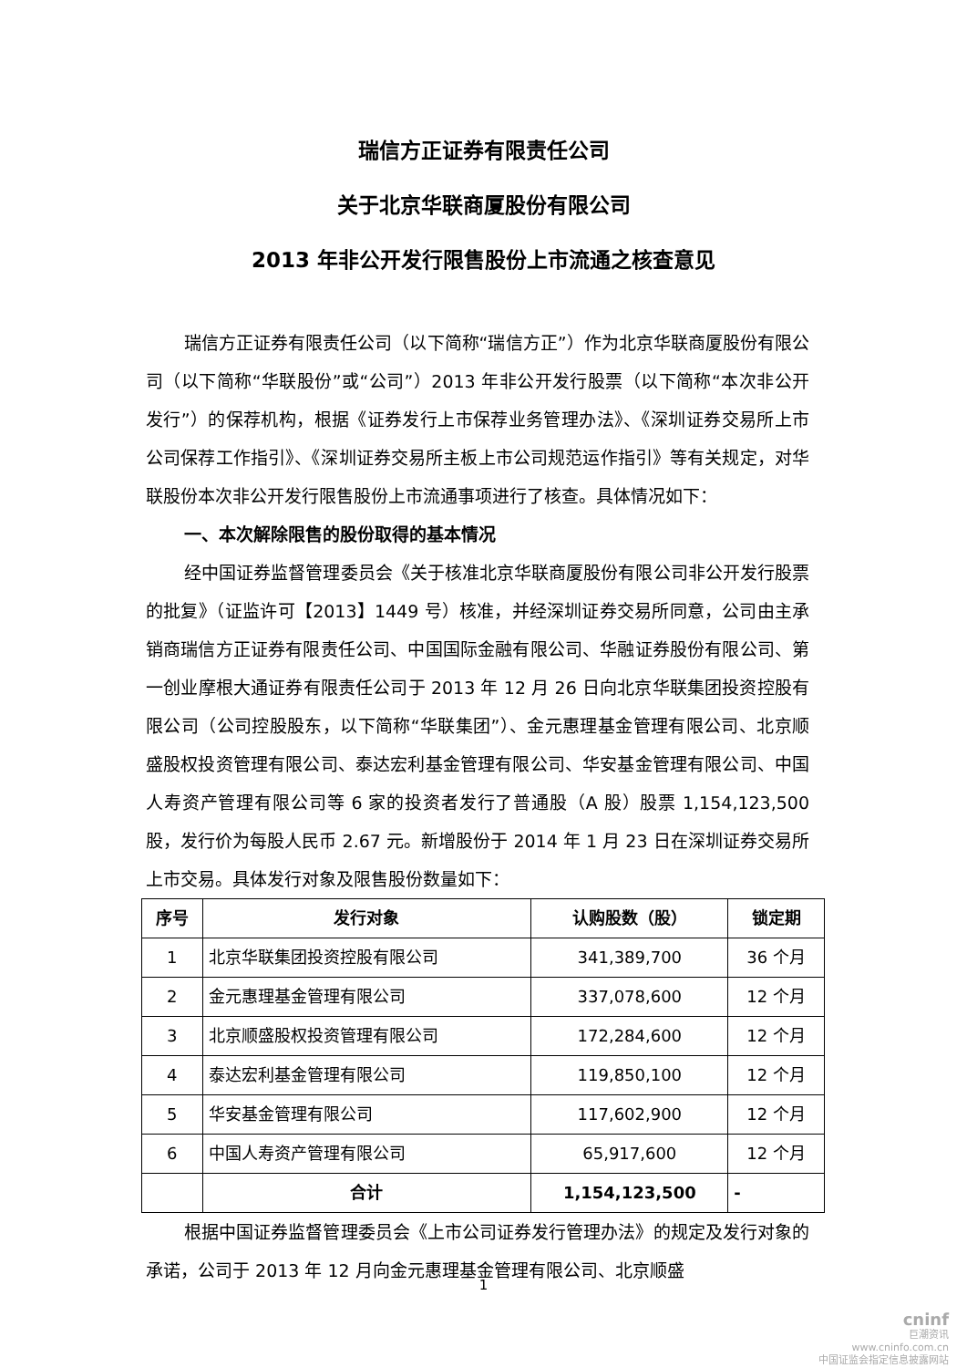瑞信方正证券有限责任公司
关于北京华联商厦股份有限公司
2013 年非公开发行限售股份上市流通之核查意见
瑞信方正证券有限责任公司（以下简称“瑞信方正”）作为北京华联商厦股份有限公司（以下简称“华联股份”或“公司”）2013 年非公开发行股票（以下简称“本次非公开发行”）的保荐机构，根据《证券发行上市保荐业务管理办法》、《深圳证券交易所上市公司保荐工作指引》、《深圳证券交易所主板上市公司规范运作指引》等有关规定，对华联股份本次非公开发行限售股份上市流通事项进行了核查。具体情况如下：
一、本次解除限售的股份取得的基本情况
经中国证券监督管理委员会《关于核准北京华联商厦股份有限公司非公开发行股票的批复》（证监许可【2013】1449 号）核准，并经深圳证券交易所同意，公司由主承销商瑞信方正证券有限责任公司、中国国际金融有限公司、华融证券股份有限公司、第一创业摩根大通证券有限责任公司于 2013 年 12 月 26 日向北京华联集团投资控股有限公司（公司控股股东，以下简称“华联集团”）、金元惠理基金管理有限公司、北京顺盛股权投资管理有限公司、泰达宏利基金管理有限公司、华安基金管理有限公司、中国人寿资产管理有限公司等 6 家的投资者发行了普通股（A 股）股票 1,154,123,500 股，发行价为每股人民币 2.67 元。新增股份于 2014 年 1 月 23 日在深圳证券交易所上市交易。具体发行对象及限售股份数量如下：
| 序号 | 发行对象 | 认购股数（股） | 锁定期 |
| --- | --- | --- | --- |
| 1 | 北京华联集团投资控股有限公司 | 341,389,700 | 36 个月 |
| 2 | 金元惠理基金管理有限公司 | 337,078,600 | 12 个月 |
| 3 | 北京顺盛股权投资管理有限公司 | 172,284,600 | 12 个月 |
| 4 | 泰达宏利基金管理有限公司 | 119,850,100 | 12 个月 |
| 5 | 华安基金管理有限公司 | 117,602,900 | 12 个月 |
| 6 | 中国人寿资产管理有限公司 | 65,917,600 | 12 个月 |
| | 合计 | 1,154,123,500 | - |
根据中国证券监督管理委员会《上市公司证券发行管理办法》的规定及发行对象的承诺，公司于 2013 年 12 月向金元惠理基金管理有限公司、北京顺盛
1
cninf
巨潮资讯
www.cninfo.com.cn
中国证监会指定信息披露网站